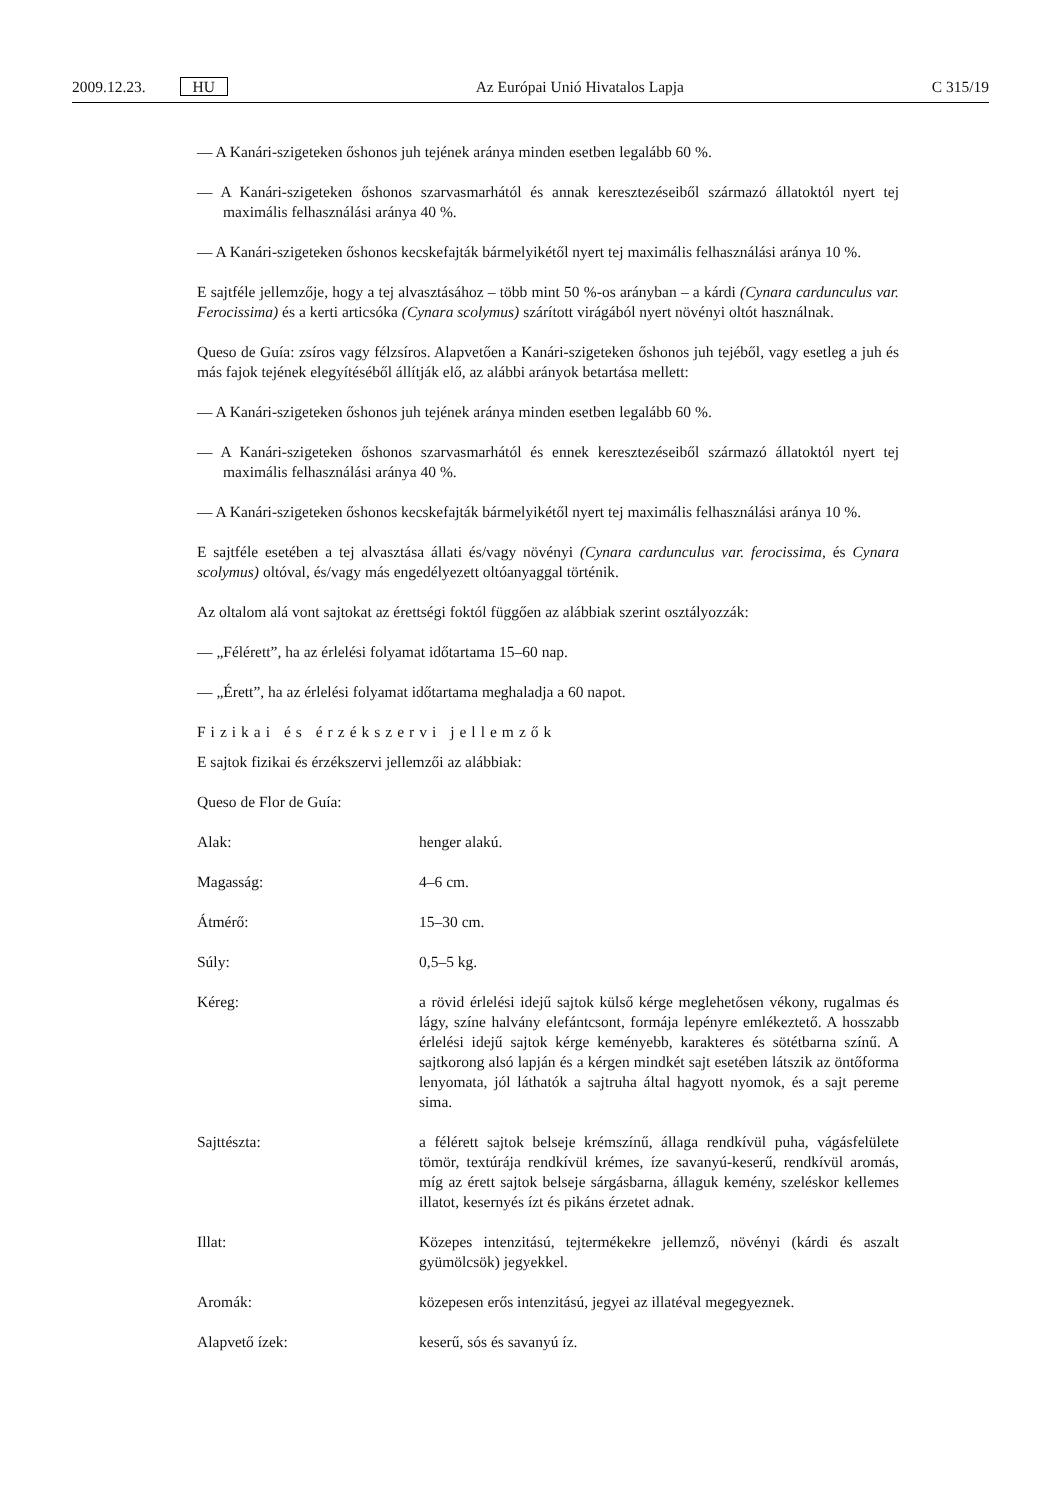2009.12.23. HU Az Európai Unió Hivatalos Lapja C 315/19
— A Kanári-szigeteken őshonos juh tejének aránya minden esetben legalább 60 %.
— A Kanári-szigeteken őshonos szarvasmarhától és annak keresztezéseiből származó állatoktól nyert tej maximális felhasználási aránya 40 %.
— A Kanári-szigeteken őshonos kecskefajták bármelyikétől nyert tej maximális felhasználási aránya 10 %.
E sajtféle jellemzője, hogy a tej alvasztásához – több mint 50 %-os arányban – a kárdi (Cynara cardunculus var. Ferocissima) és a kerti articsóka (Cynara scolymus) szárított virágából nyert növényi oltót használnak.
Queso de Guía: zsíros vagy félzsíros. Alapvetően a Kanári-szigeteken őshonos juh tejéből, vagy esetleg a juh és más fajok tejének elegyítéséből állítják elő, az alábbi arányok betartása mellett:
— A Kanári-szigeteken őshonos juh tejének aránya minden esetben legalább 60 %.
— A Kanári-szigeteken őshonos szarvasmarhától és ennek keresztezéseiből származó állatoktól nyert tej maximális felhasználási aránya 40 %.
— A Kanári-szigeteken őshonos kecskefajták bármelyikétől nyert tej maximális felhasználási aránya 10 %.
E sajtféle esetében a tej alvasztása állati és/vagy növényi (Cynara carduncu­lus var. ferocissima, és Cynara scolymus) oltóval, és/vagy más engedélyezett oltóanyaggal történik.
Az oltalom alá vont sajtokat az érettségi foktól függően az alábbiak szerint osztályozzák:
— „Félérett”, ha az érlelési folyamat időtartama 15–60 nap.
— „Érett”, ha az érlelési folyamat időtartama meghaladja a 60 napot.
Fizikai és érzékszervi jellemzők
E sajtok fizikai és érzékszervi jellemzői az alábbiak:
Queso de Flor de Guía:
| Alak: | henger alakú. |
| Magasság: | 4–6 cm. |
| Átmérő: | 15–30 cm. |
| Súly: | 0,5–5 kg. |
| Kéreg: | a rövid érlelési idejű sajtok külső kérge meglehetősen vékony, rugalmas és lágy, színe halvány elefántcsont, formája lepényre emlékeztető. A hosszabb érlelési idejű sajtok kérge keményebb, karakteres és sötétbarna színű. A sajtkorong alsó lapján és a kérgen mindkét sajt esetében látszik az öntőforma lenyomata, jól láthatók a sajtruha által hagyott nyomok, és a sajt pereme sima. |
| Sajttészta: | a félérett sajtok belseje krémszínű, állaga rendkívül puha, vágásfelülete tömör, textúrája rendkívül krémes, íze savanyú-keserű, rendkívül aromás, míg az érett sajtok belseje sárgásbarna, állaguk kemény, szeléskor kellemes illatot, kesernyés ízt és pikáns érzetet adnak. |
| Illat: | Közepes intenzitású, tejtermékekre jellemző, növényi (kárdi és aszalt gyümölcsök) jegyekkel. |
| Aromák: | közepesen erős intenzitású, jegyei az illatéval megegyeznek. |
| Alapvető ízek: | keserű, sós és savanyú íz. |